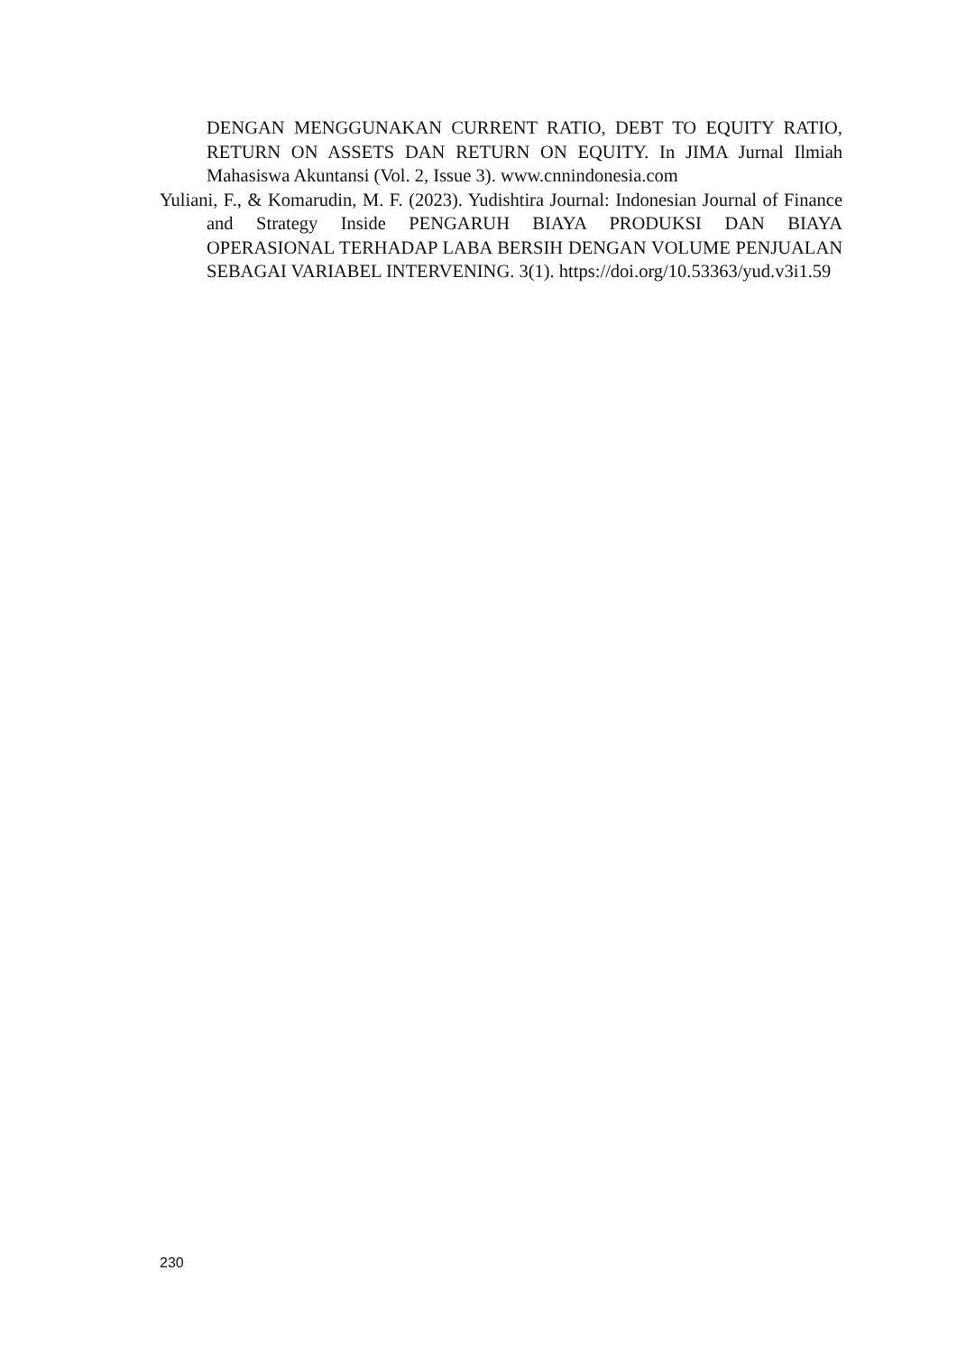DENGAN MENGGUNAKAN CURRENT RATIO, DEBT TO EQUITY RATIO, RETURN ON ASSETS DAN RETURN ON EQUITY. In JIMA Jurnal Ilmiah Mahasiswa Akuntansi (Vol. 2, Issue 3). www.cnnindonesia.com
Yuliani, F., & Komarudin, M. F. (2023). Yudishtira Journal: Indonesian Journal of Finance and Strategy Inside PENGARUH BIAYA PRODUKSI DAN BIAYA OPERASIONAL TERHADAP LABA BERSIH DENGAN VOLUME PENJUALAN SEBAGAI VARIABEL INTERVENING. 3(1). https://doi.org/10.53363/yud.v3i1.59
230